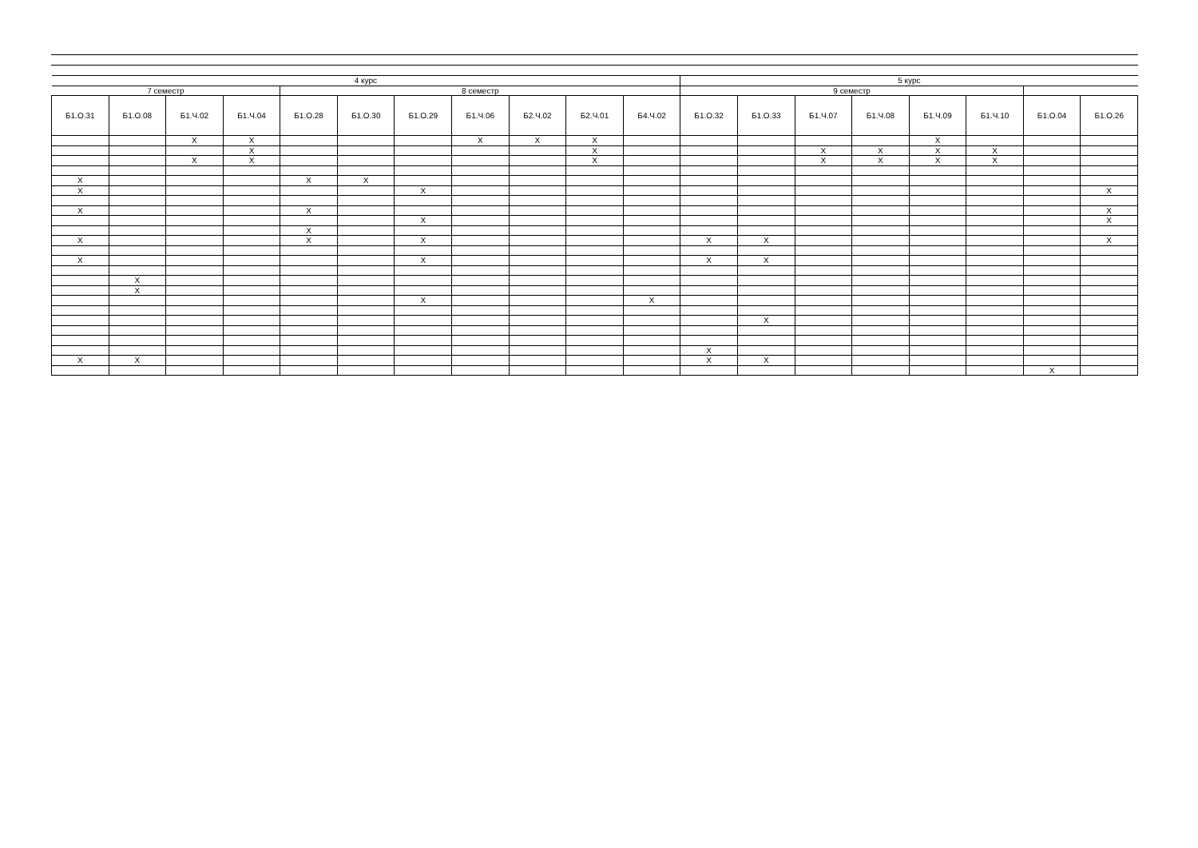| 4 курс | | | | | | | | | | | 5 курс | | | | | | | |
| 7 семестр | | | | 8 семестр | | | | | | | 9 семестр | | | | | | | |
| Б1.О.31 | Б1.О.08 | Б1.Ч.02 | Б1.Ч.04 | Б1.О.28 | Б1.О.30 | Б1.О.29 | Б1.Ч.06 | Б2.Ч.02 | Б2.Ч.01 | Б4.Ч.02 | Б1.О.32 | Б1.О.33 | Б1.Ч.07 | Б1.Ч.08 | Б1.Ч.09 | Б1.Ч.10 | Б1.О.04 | Б1.О.26 |
| | | X | X | | | | X | X | X | | | | | | X | | | |
| | | | X | | | | | | X | | | | X | X | X | X | | |
| | | X | X | | | | | | X | | | | X | X | X | X | | |
| X | | | | X | X | | | | | | | | | | | | | |
| X | | | | | | X | | | | | | | | | | | | X |
| X | | | | X | | | | | | | | | | | | | | X |
| | | | | | | X | | | | | | | | | | | | X |
| | | | | X | | | | | | | | | | | | | | |
| X | | | | X | | X | | | | | X | X | | | | | | X |
| X | | | | | | X | | | | | X | X | | | | | | |
| | X | | | | | | | | | | | | | | | | | |
| | X | | | | | | | | | | | | | | | | | |
| | | | | | | X | | | | X | | | | | | | | |
| | | | | | | | | | | | | X | | | | | | |
| | | | | | | | | | | | X | | | | | | | |
| X | X | | | | | | | | | | X | X | | | | | | |
| | | | | | | | | | | | | | | | | | X | |